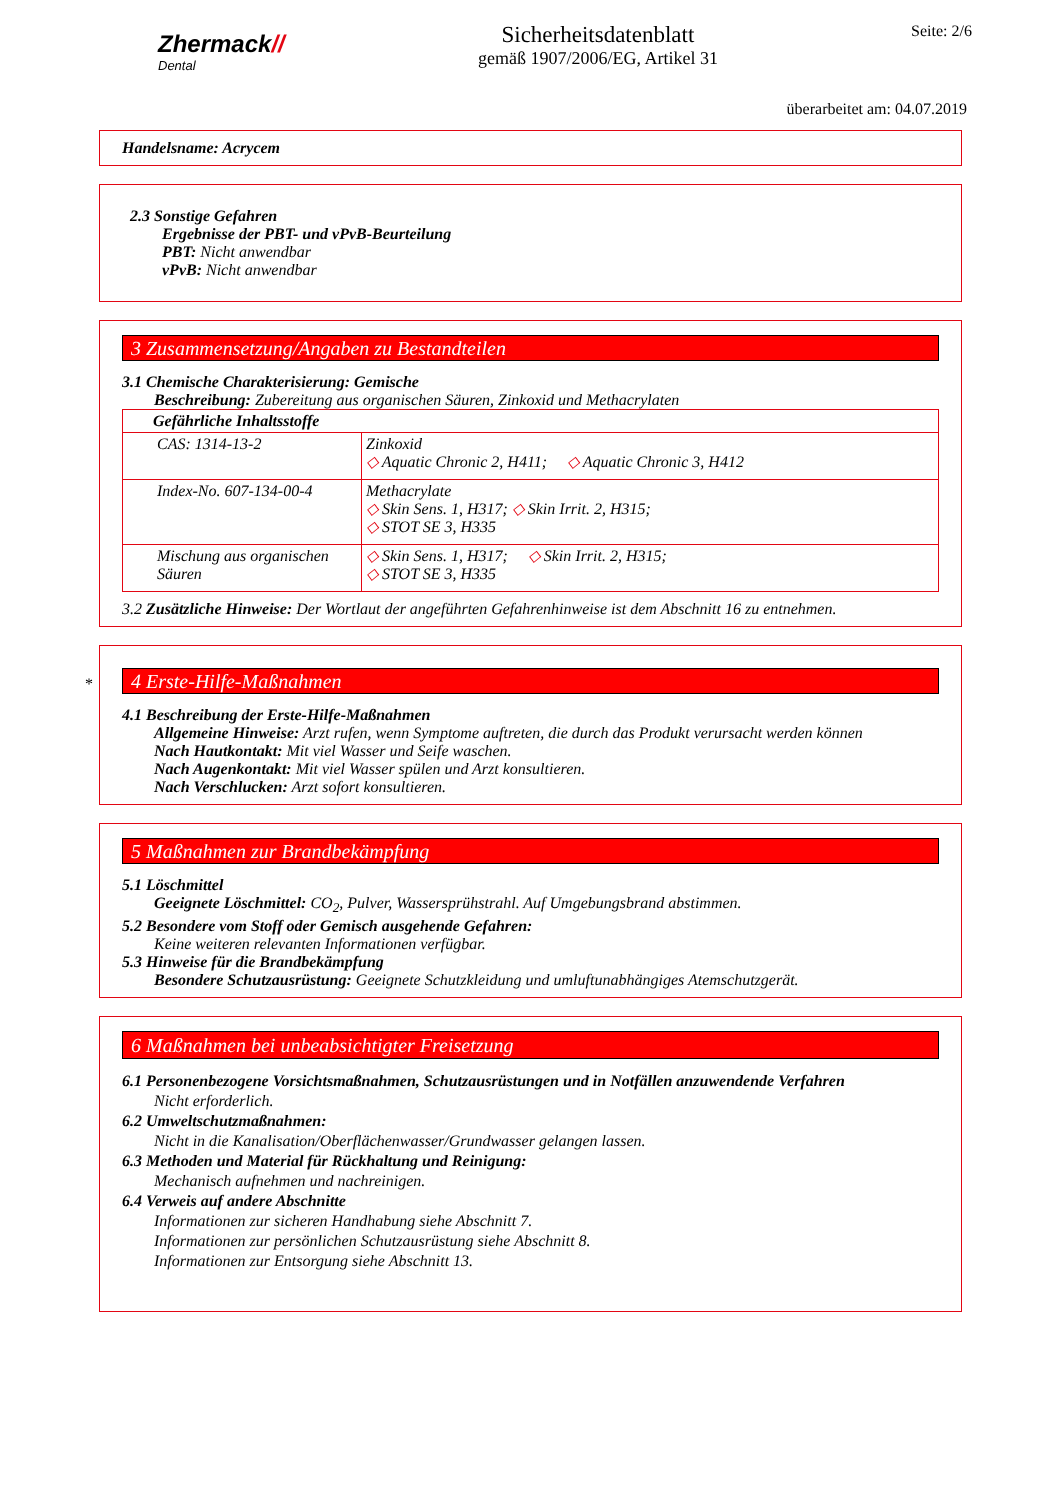Zhermack//
Dental
Sicherheitsdatenblatt
gemäß 1907/2006/EG, Artikel 31
Seite: 2/6
überarbeitet am: 04.07.2019
Handelsname: Acrycem
2.3 Sonstige Gefahren
Ergebnisse der PBT- und vPvB-Beurteilung
PBT: Nicht anwendbar
vPvB: Nicht anwendbar
3 Zusammensetzung/Angaben zu Bestandteilen
3.1 Chemische Charakterisierung: Gemische
Beschreibung: Zubereitung aus organischen Säuren, Zinkoxid und Methacrylaten
| Gefährliche Inhaltsstoffe | |
| CAS: 1314-13-2 | Zinkoxid ◇ Aquatic Chronic 2, H411; ◇ Aquatic Chronic 3, H412 |
| Index-No. 607-134-00-4 | Methacrylate ◇ Skin Sens. 1, H317; ◇ Skin Irrit. 2, H315; ◇ STOT SE 3, H335 |
| Mischung aus organischen Säuren | ◇ Skin Sens. 1, H317; ◇ Skin Irrit. 2, H315; ◇ STOT SE 3, H335 |
3.2 Zusätzliche Hinweise: Der Wortlaut der angeführten Gefahrenhinweise ist dem Abschnitt 16 zu entnehmen.
*
4 Erste-Hilfe-Maßnahmen
4.1 Beschreibung der Erste-Hilfe-Maßnahmen
Allgemeine Hinweise: Arzt rufen, wenn Symptome auftreten, die durch das Produkt verursacht werden können
Nach Hautkontakt: Mit viel Wasser und Seife waschen.
Nach Augenkontakt: Mit viel Wasser spülen und Arzt konsultieren.
Nach Verschlucken: Arzt sofort konsultieren.
5 Maßnahmen zur Brandbekämpfung
5.1 Löschmittel
Geeignete Löschmittel: CO<sub>2</sub>, Pulver, Wassersprühstrahl. Auf Umgebungsbrand abstimmen.
5.2 Besondere vom Stoff oder Gemisch ausgehende Gefahren:
Keine weiteren relevanten Informationen verfügbar.
5.3 Hinweise für die Brandbekämpfung
Besondere Schutzausrüstung: Geeignete Schutzkleidung und umluftunabhängiges Atemschutzgerät.
6 Maßnahmen bei unbeabsichtigter Freisetzung
6.1 Personenbezogene Vorsichtsmaßnahmen, Schutzausrüstungen und in Notfällen anzuwendende Verfahren
Nicht erforderlich.
6.2 Umweltschutzmaßnahmen:
Nicht in die Kanalisation/Oberflächenwasser/Grundwasser gelangen lassen.
6.3 Methoden und Material für Rückhaltung und Reinigung:
Mechanisch aufnehmen und nachreinigen.
6.4 Verweis auf andere Abschnitte
Informationen zur sicheren Handhabung siehe Abschnitt 7.
Informationen zur persönlichen Schutzausrüstung siehe Abschnitt 8.
Informationen zur Entsorgung siehe Abschnitt 13.